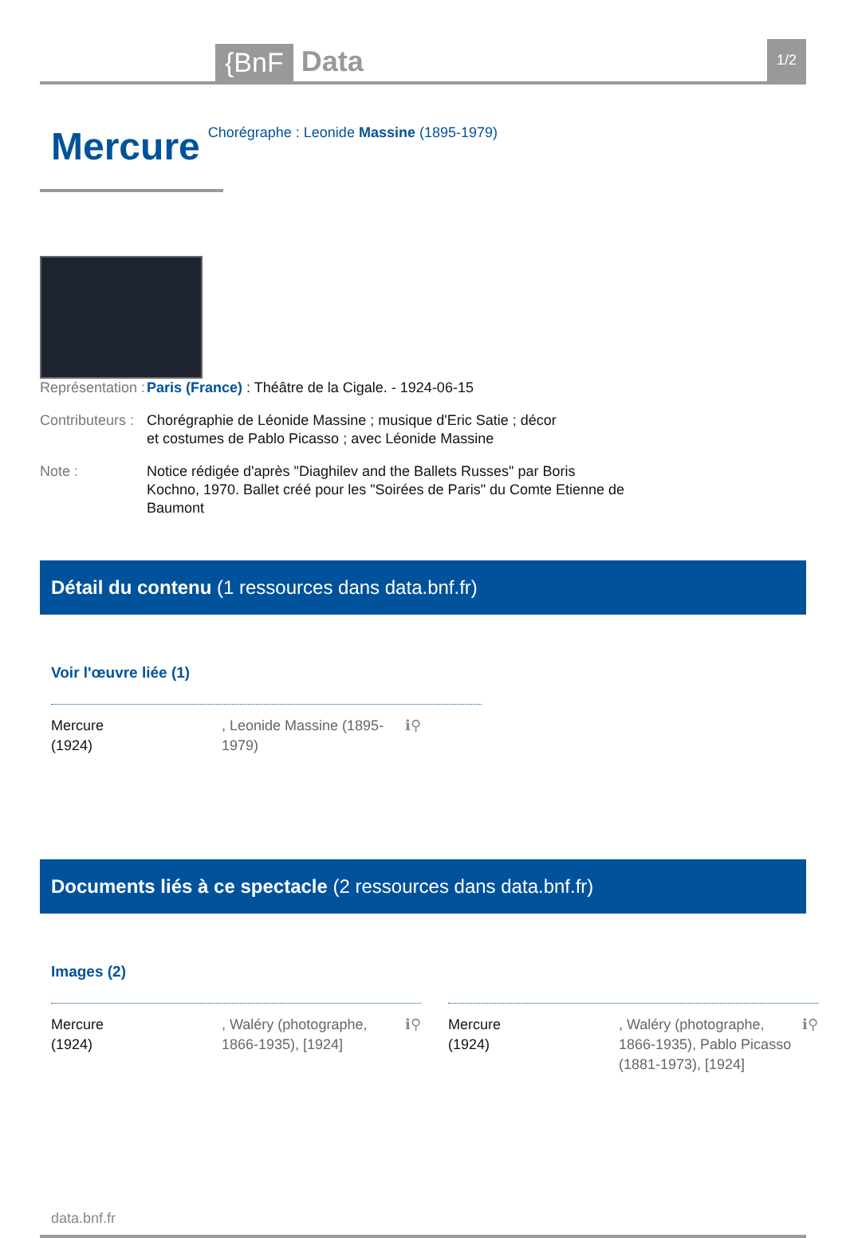{BnF Data 1/2
Mercure
Chorégraphe : Leonide Massine (1895-1979)
Représentation :
Paris (France) : Théâtre de la Cigale. - 1924-06-15
Contributeurs :
Chorégraphie de Léonide Massine ; musique d'Eric Satie ; décor et costumes de Pablo Picasso ; avec Léonide Massine
Note : Notice rédigée d'après "Diaghilev and the Ballets Russes" par Boris Kochno, 1970. Ballet créé pour les "Soirées de Paris" du Comte Etienne de Baumont
Détail du contenu (1 ressources dans data.bnf.fr)
Voir l'œuvre liée (1)
Mercure
(1924)
, Leonide Massine (1895-1979)
ℹ⚲
Documents liés à ce spectacle (2 ressources dans data.bnf.fr)
Images (2)
Mercure
(1924)
, Waléry (photographe, 1866-1935), [1924]
ℹ⚲
Mercure
(1924)
, Waléry (photographe, 1866-1935), Pablo Picasso (1881-1973), [1924]
ℹ⚲
data.bnf.fr